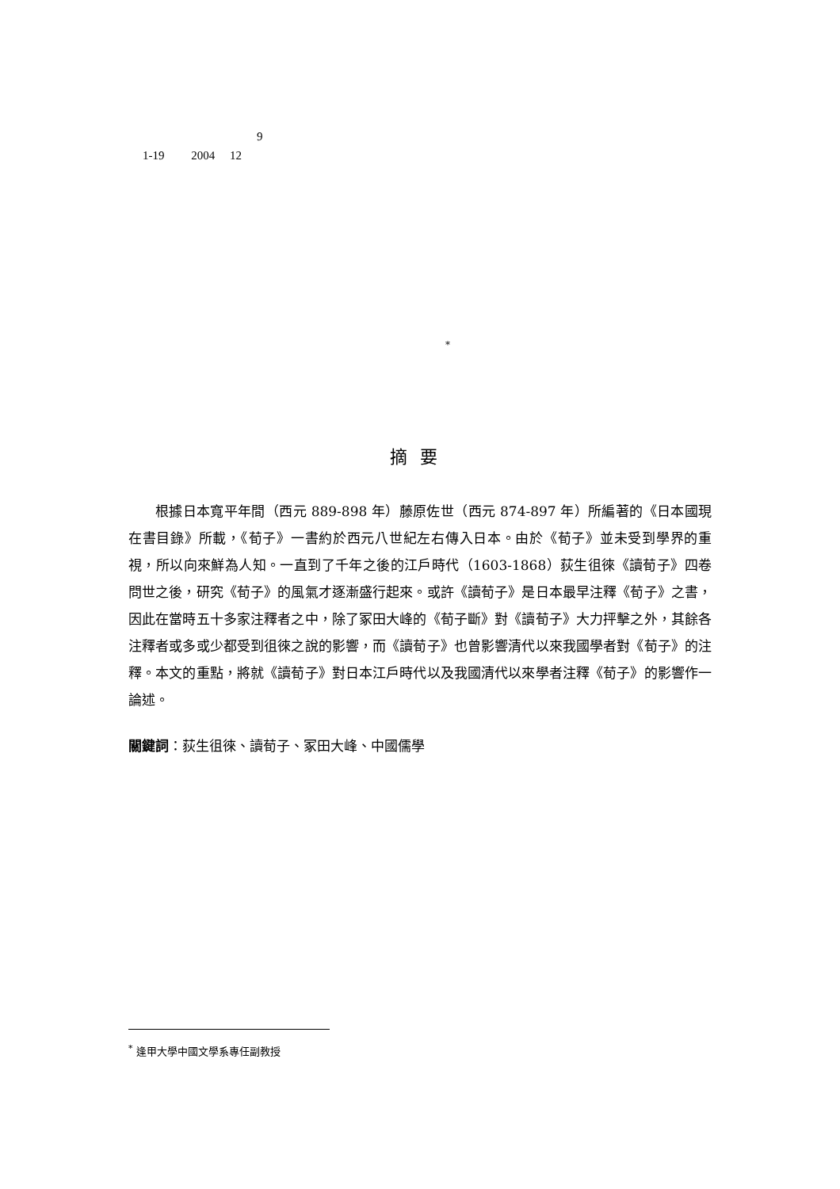9
1-19 2004 12
*
摘要
根據日本寬平年間（西元 889-898 年）藤原佐世（西元 874-897 年）所編著的《日本國現在書目錄》所載，《荀子》一書約於西元八世紀左右傳入日本。由於《荀子》並未受到學界的重視，所以向來鮮為人知。一直到了千年之後的江戶時代（1603-1868）荻生徂徠《讀荀子》四卷問世之後，研究《荀子》的風氣才逐漸盛行起來。或許《讀荀子》是日本最早注釋《荀子》之書，因此在當時五十多家注釋者之中，除了冢田大峰的《荀子斷》對《讀荀子》大力抨擊之外，其餘各注釋者或多或少都受到徂徠之說的影響，而《讀荀子》也曾影響清代以來我國學者對《荀子》的注釋。本文的重點，將就《讀荀子》對日本江戶時代以及我國清代以來學者注釋《荀子》的影響作一論述。
關鍵詞：荻生徂徠、讀荀子、冢田大峰、中國儒學
<sup>*</sup> 逢甲大學中國文學系專任副教授